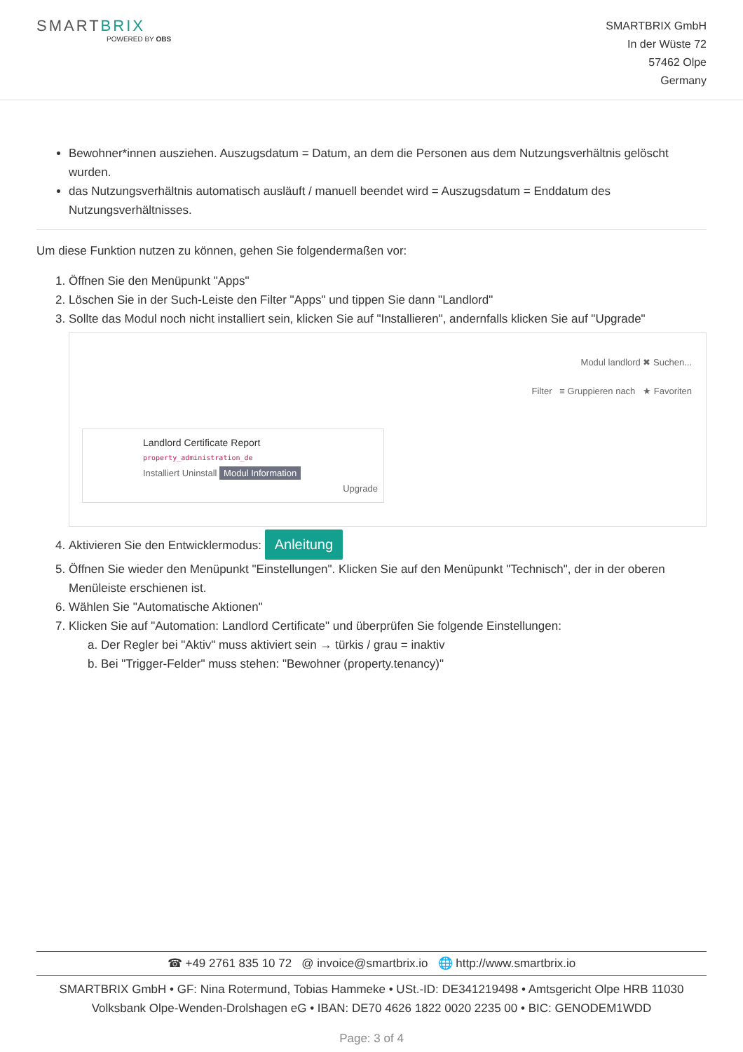SMARTBRIX
POWERED BY OBS
SMARTBRIX GmbH
In der Wüste 72
57462 Olpe
Germany
Bewohner*innen ausziehen. Auszugsdatum = Datum, an dem die Personen aus dem Nutzungsverhältnis gelöscht wurden.
das Nutzungsverhältnis automatisch ausläuft / manuell beendet wird = Auszugsdatum = Enddatum des Nutzungsverhältnisses.
Um diese Funktion nutzen zu können, gehen Sie folgendermaßen vor:
1. Öffnen Sie den Menüpunkt "Apps"
2. Löschen Sie in der Such-Leiste den Filter "Apps" und tippen Sie dann "Landlord"
3. Sollte das Modul noch nicht installiert sein, klicken Sie auf "Installieren", andernfalls klicken Sie auf "Upgrade"
Modul landlord ✖ Suchen...
Filter ≡ Gruppieren nach ★ Favoriten
Landlord Certificate Report
property_administration_de
Installiert Uninstall Modul Information
Upgrade
4. Aktivieren Sie den Entwicklermodus: Anleitung
5. Öffnen Sie wieder den Menüpunkt "Einstellungen". Klicken Sie auf den Menüpunkt "Technisch", der in der oberen Menüleiste erschienen ist.
6. Wählen Sie "Automatische Aktionen"
7. Klicken Sie auf "Automation: Landlord Certificate" und überprüfen Sie folgende Einstellungen:
a. Der Regler bei "Aktiv" muss aktiviert sein → türkis / grau = inaktiv
b. Bei "Trigger-Felder" muss stehen: "Bewohner (property.tenancy)"
☎ +49 2761 835 10 72 @ invoice@smartbrix.io 🌐 http://www.smartbrix.io
SMARTBRIX GmbH • GF: Nina Rotermund, Tobias Hammeke • USt.-ID: DE341219498 • Amtsgericht Olpe HRB 11030
Volksbank Olpe-Wenden-Drolshagen eG • IBAN: DE70 4626 1822 0020 2235 00 • BIC: GENODEM1WDD
Page: 3 of 4